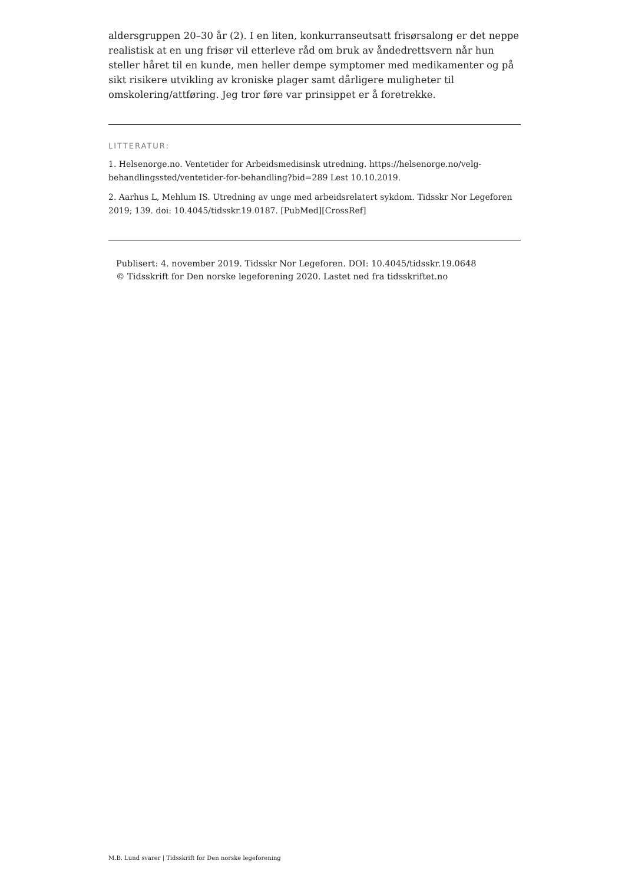aldersgruppen 20–30 år (2). I en liten, konkurranseutsatt frisørsalong er det neppe realistisk at en ung frisør vil etterleve råd om bruk av åndedrettsvern når hun steller håret til en kunde, men heller dempe symptomer med medikamenter og på sikt risikere utvikling av kroniske plager samt dårligere muligheter til omskolering/attføring. Jeg tror føre var prinsippet er å foretrekke.
LITTERATUR:
1. Helsenorge.no. Ventetider for Arbeidsmedisinsk utredning. https://helsenorge.no/velg-behandlingssted/ventetider-for-behandling?bid=289 Lest 10.10.2019.
2. Aarhus L, Mehlum IS. Utredning av unge med arbeidsrelatert sykdom. Tidsskr Nor Legeforen 2019; 139. doi: 10.4045/tidsskr.19.0187. [PubMed][CrossRef]
Publisert: 4. november 2019. Tidsskr Nor Legeforen. DOI: 10.4045/tidsskr.19.0648
© Tidsskrift for Den norske legeforening 2020. Lastet ned fra tidsskriftet.no
M.B. Lund svarer | Tidsskrift for Den norske legeforening